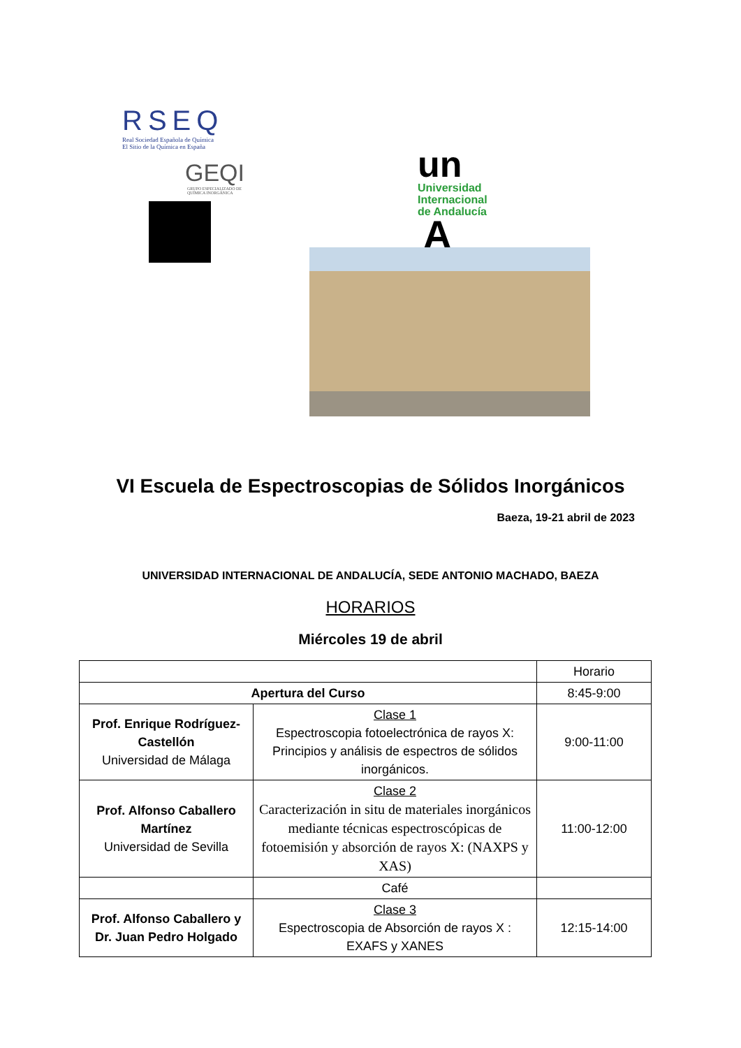RSEQ
Real Sociedad Española de Química
El Sitio de la Química en España
GEQI
GRUPO ESPECIALIZADO DE
QUÍMICA INORGÁNICA
un
Universidad
Internacional
de Andalucía
A
VI Escuela de Espectroscopias de Sólidos Inorgánicos
Baeza, 19-21 abril de 2023
UNIVERSIDAD INTERNACIONAL DE ANDALUCÍA, SEDE ANTONIO MACHADO, BAEZA
HORARIOS
Miércoles 19 de abril
| | | Horario |
| Apertura del Curso | | 8:45-9:00 |
| Prof. Enrique Rodríguez-Castellón Universidad de Málaga | Clase 1 Espectroscopia fotoelectrónica de rayos X: Principios y análisis de espectros de sólidos inorgánicos. | 9:00-11:00 |
| Prof. Alfonso Caballero Martínez Universidad de Sevilla | Clase 2 Caracterización in situ de materiales inorgánicos mediante técnicas espectroscópicas de fotoemisión y absorción de rayos X: (NAXPS y XAS) | 11:00-12:00 |
| | Café | |
| Prof. Alfonso Caballero y Dr. Juan Pedro Holgado | Clase 3 Espectroscopia de Absorción de rayos X : EXAFS y XANES | 12:15-14:00 |